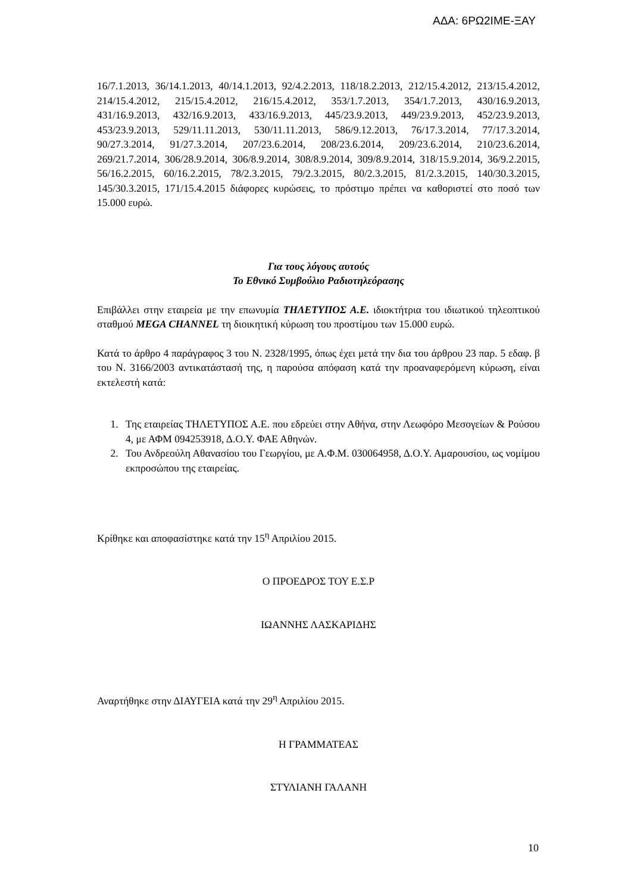ΑΔΑ: 6ΡΩ2ΙΜΕ-ΞΑΥ
16/7.1.2013, 36/14.1.2013, 40/14.1.2013, 92/4.2.2013, 118/18.2.2013, 212/15.4.2012, 213/15.4.2012, 214/15.4.2012, 215/15.4.2012, 216/15.4.2012, 353/1.7.2013, 354/1.7.2013, 430/16.9.2013, 431/16.9.2013, 432/16.9.2013, 433/16.9.2013, 445/23.9.2013, 449/23.9.2013, 452/23.9.2013, 453/23.9.2013, 529/11.11.2013, 530/11.11.2013, 586/9.12.2013, 76/17.3.2014, 77/17.3.2014, 90/27.3.2014, 91/27.3.2014, 207/23.6.2014, 208/23.6.2014, 209/23.6.2014, 210/23.6.2014, 269/21.7.2014, 306/28.9.2014, 306/8.9.2014, 308/8.9.2014, 309/8.9.2014, 318/15.9.2014, 36/9.2.2015, 56/16.2.2015, 60/16.2.2015, 78/2.3.2015, 79/2.3.2015, 80/2.3.2015, 81/2.3.2015, 140/30.3.2015, 145/30.3.2015, 171/15.4.2015 διάφορες κυρώσεις, το πρόστιμο πρέπει να καθοριστεί στο ποσό των 15.000 ευρώ.
Για τους λόγους αυτούς
Το Εθνικό Συμβούλιο Ραδιοτηλεόρασης
Επιβάλλει στην εταιρεία με την επωνυμία ΤΗΛΕΤΥΠΟΣ Α.Ε. ιδιοκτήτρια του ιδιωτικού τηλεοπτικού σταθμού MEGA CHANNEL τη διοικητική κύρωση του προστίμου των 15.000 ευρώ.
Κατά το άρθρο 4 παράγραφος 3 του Ν. 2328/1995, όπως έχει μετά την δια του άρθρου 23 παρ. 5 εδαφ. β του Ν. 3166/2003 αντικατάστασή της, η παρούσα απόφαση κατά την προαναφερόμενη κύρωση, είναι εκτελεστή κατά:
1. Της εταιρείας ΤΗΛΕΤΥΠΟΣ Α.Ε. που εδρεύει στην Αθήνα, στην Λεωφόρο Μεσογείων & Ρούσου 4, με ΑΦΜ 094253918, Δ.Ο.Υ. ΦΑΕ Αθηνών.
2. Του Ανδρεούλη Αθανασίου του Γεωργίου, με Α.Φ.Μ. 030064958, Δ.Ο.Υ. Αμαρουσίου, ως νομίμου εκπροσώπου της εταιρείας.
Κρίθηκε και αποφασίστηκε κατά την 15<sup>η</sup> Απριλίου 2015.
Ο ΠΡΟΕΔΡΟΣ ΤΟΥ Ε.Σ.Ρ
ΙΩΑΝΝΗΣ ΛΑΣΚΑΡΙΔΗΣ
Αναρτήθηκε στην ΔΙΑΥΓΕΙΑ κατά την 29<sup>η</sup> Απριλίου 2015.
Η ΓΡΑΜΜΑΤΕΑΣ
ΣΤΥΛΙΑΝΗ ΓΑΛΑΝΗ
10